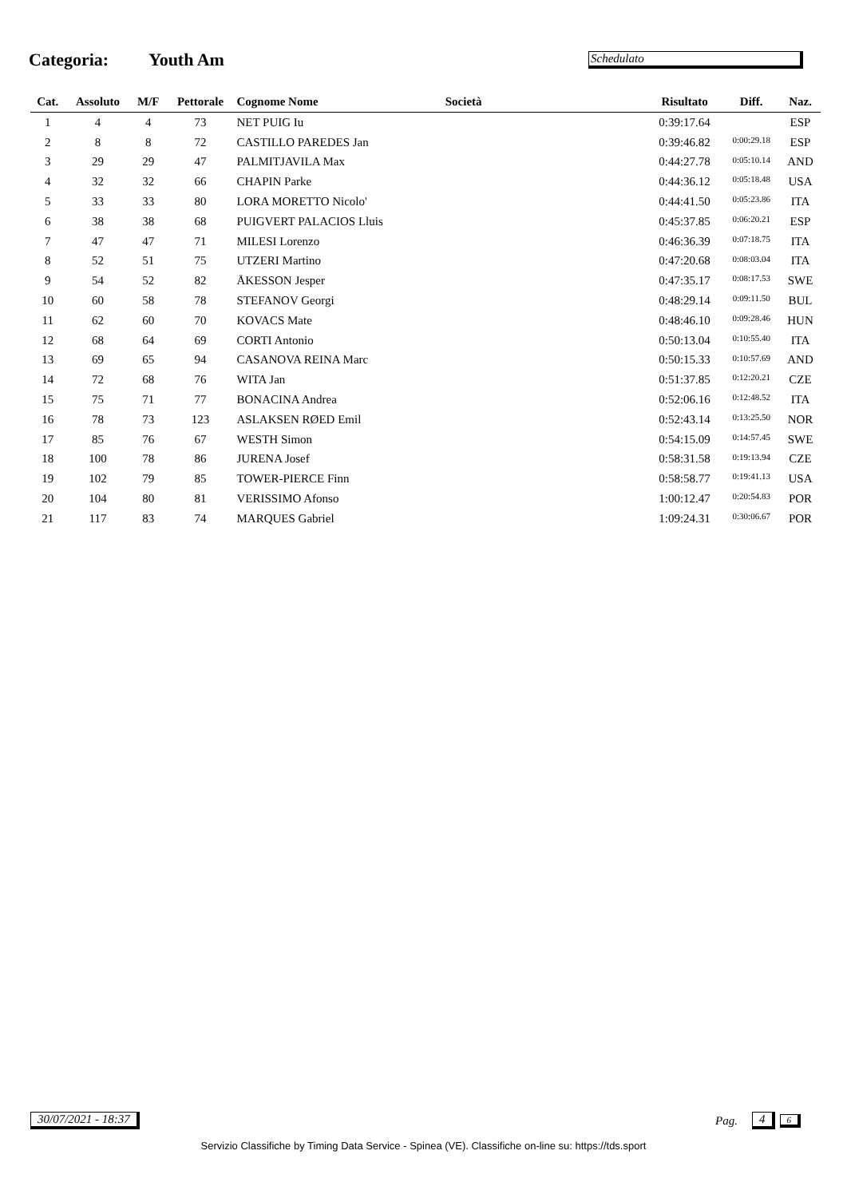Categoria: Youth Am
Schedulato
| Cat. | Assoluto | M/F | Pettorale | Cognome Nome | Società | Risultato | Diff. | Naz. |
| --- | --- | --- | --- | --- | --- | --- | --- | --- |
| 1 | 4 | 4 | 73 | NET PUIG Iu | | 0:39:17.64 | | ESP |
| 2 | 8 | 8 | 72 | CASTILLO PAREDES Jan | | 0:39:46.82 | 0:00:29.18 | ESP |
| 3 | 29 | 29 | 47 | PALMITJAVILA Max | | 0:44:27.78 | 0:05:10.14 | AND |
| 4 | 32 | 32 | 66 | CHAPIN Parke | | 0:44:36.12 | 0:05:18.48 | USA |
| 5 | 33 | 33 | 80 | LORA MORETTO Nicolo' | | 0:44:41.50 | 0:05:23.86 | ITA |
| 6 | 38 | 38 | 68 | PUIGVERT PALACIOS Lluis | | 0:45:37.85 | 0:06:20.21 | ESP |
| 7 | 47 | 47 | 71 | MILESI Lorenzo | | 0:46:36.39 | 0:07:18.75 | ITA |
| 8 | 52 | 51 | 75 | UTZERI Martino | | 0:47:20.68 | 0:08:03.04 | ITA |
| 9 | 54 | 52 | 82 | ÅKESSON Jesper | | 0:47:35.17 | 0:08:17.53 | SWE |
| 10 | 60 | 58 | 78 | STEFANOV Georgi | | 0:48:29.14 | 0:09:11.50 | BUL |
| 11 | 62 | 60 | 70 | KOVACS Mate | | 0:48:46.10 | 0:09:28.46 | HUN |
| 12 | 68 | 64 | 69 | CORTI Antonio | | 0:50:13.04 | 0:10:55.40 | ITA |
| 13 | 69 | 65 | 94 | CASANOVA REINA Marc | | 0:50:15.33 | 0:10:57.69 | AND |
| 14 | 72 | 68 | 76 | WITA Jan | | 0:51:37.85 | 0:12:20.21 | CZE |
| 15 | 75 | 71 | 77 | BONACINA Andrea | | 0:52:06.16 | 0:12:48.52 | ITA |
| 16 | 78 | 73 | 123 | ASLAKSEN RØED Emil | | 0:52:43.14 | 0:13:25.50 | NOR |
| 17 | 85 | 76 | 67 | WESTH Simon | | 0:54:15.09 | 0:14:57.45 | SWE |
| 18 | 100 | 78 | 86 | JURENA Josef | | 0:58:31.58 | 0:19:13.94 | CZE |
| 19 | 102 | 79 | 85 | TOWER-PIERCE Finn | | 0:58:58.77 | 0:19:41.13 | USA |
| 20 | 104 | 80 | 81 | VERISSIMO Afonso | | 1:00:12.47 | 0:20:54.83 | POR |
| 21 | 117 | 83 | 74 | MARQUES Gabriel | | 1:09:24.31 | 0:30:06.67 | POR |
30/07/2021 - 18:37 Pag. 4 6
Servizio Classifiche by Timing Data Service - Spinea (VE). Classifiche on-line su: https://tds.sport